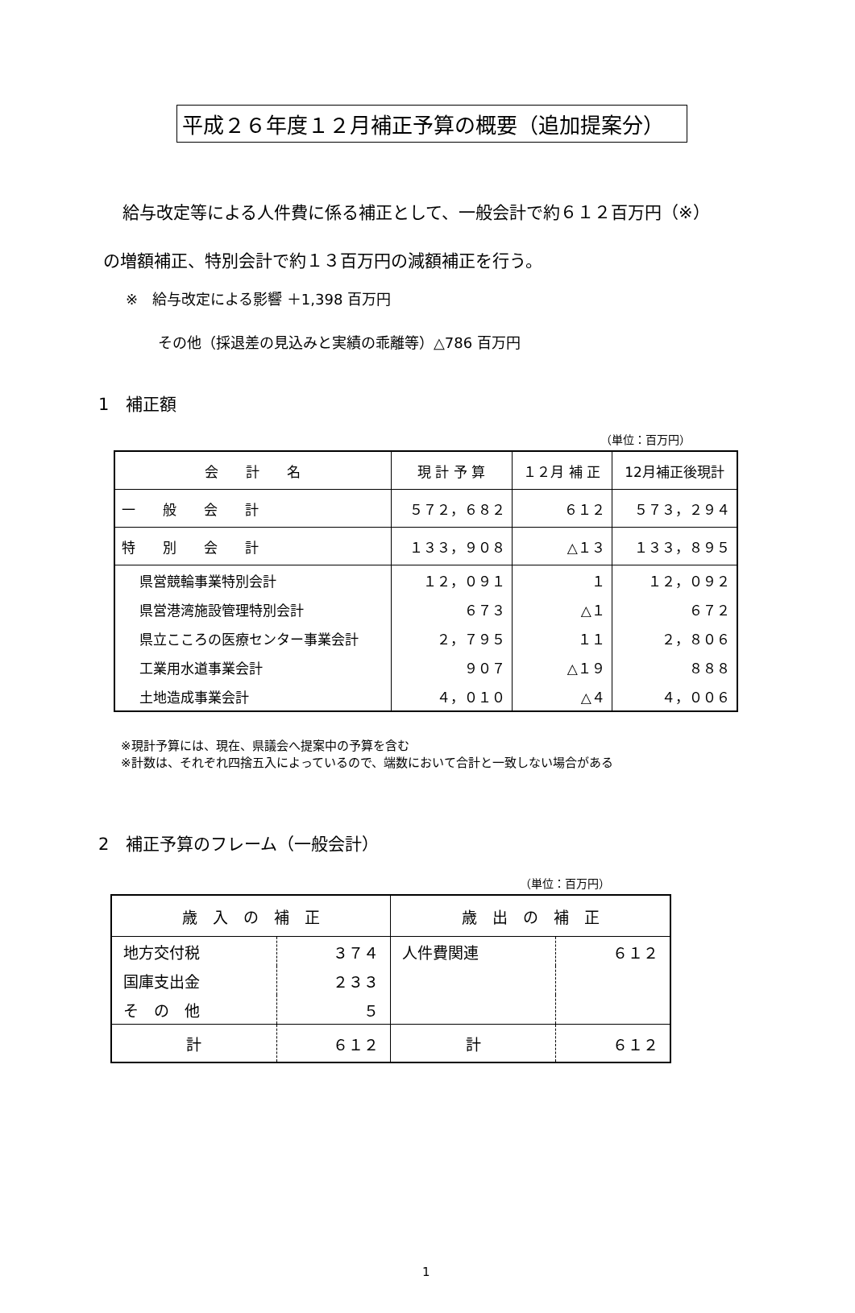平成２６年度１２月補正予算の概要（追加提案分）
給与改定等による人件費に係る補正として、一般会計で約６１２百万円（※）
の増額補正、特別会計で約１３百万円の減額補正を行う。
※　給与改定による影響 ＋1,398 百万円
その他（採退差の見込みと実績の乖離等）△786 百万円
1　補正額
（単位：百万円）
| 会 計 名 | 現 計 予 算 | １２月 補 正 | 12月補正後現計 |
| --- | --- | --- | --- |
| 一 般 会 計 | ５７２，６８２ | ６１２ | ５７３，２９４ |
| 特 別 会 計 | １３３，９０８ | △１３ | １３３，８９５ |
| 県営競輪事業特別会計 | １２，０９１ | １ | １２，０９２ |
| 県営港湾施設管理特別会計 | ６７３ | △１ | ６７２ |
| 県立こころの医療センター事業会計 | ２，７９５ | １１ | ２，８０６ |
| 工業用水道事業会計 | ９０７ | △１９ | ８８８ |
| 土地造成事業会計 | ４，０１０ | △４ | ４，００６ |
※現計予算には、現在、県議会へ提案中の予算を含む
※計数は、それぞれ四捨五入によっているので、端数において合計と一致しない場合がある
2　補正予算のフレーム（一般会計）
（単位：百万円）
| 歳 入 の 補 正 | | 歳 出 の 補 正 | |
| --- | --- | --- | --- |
| 地方交付税 | ３７４ | 人件費関連 | ６１２ |
| 国庫支出金 | ２３３ | | |
| そ の 他 | ５ | | |
| 計 | ６１２ | 計 | ６１２ |
1